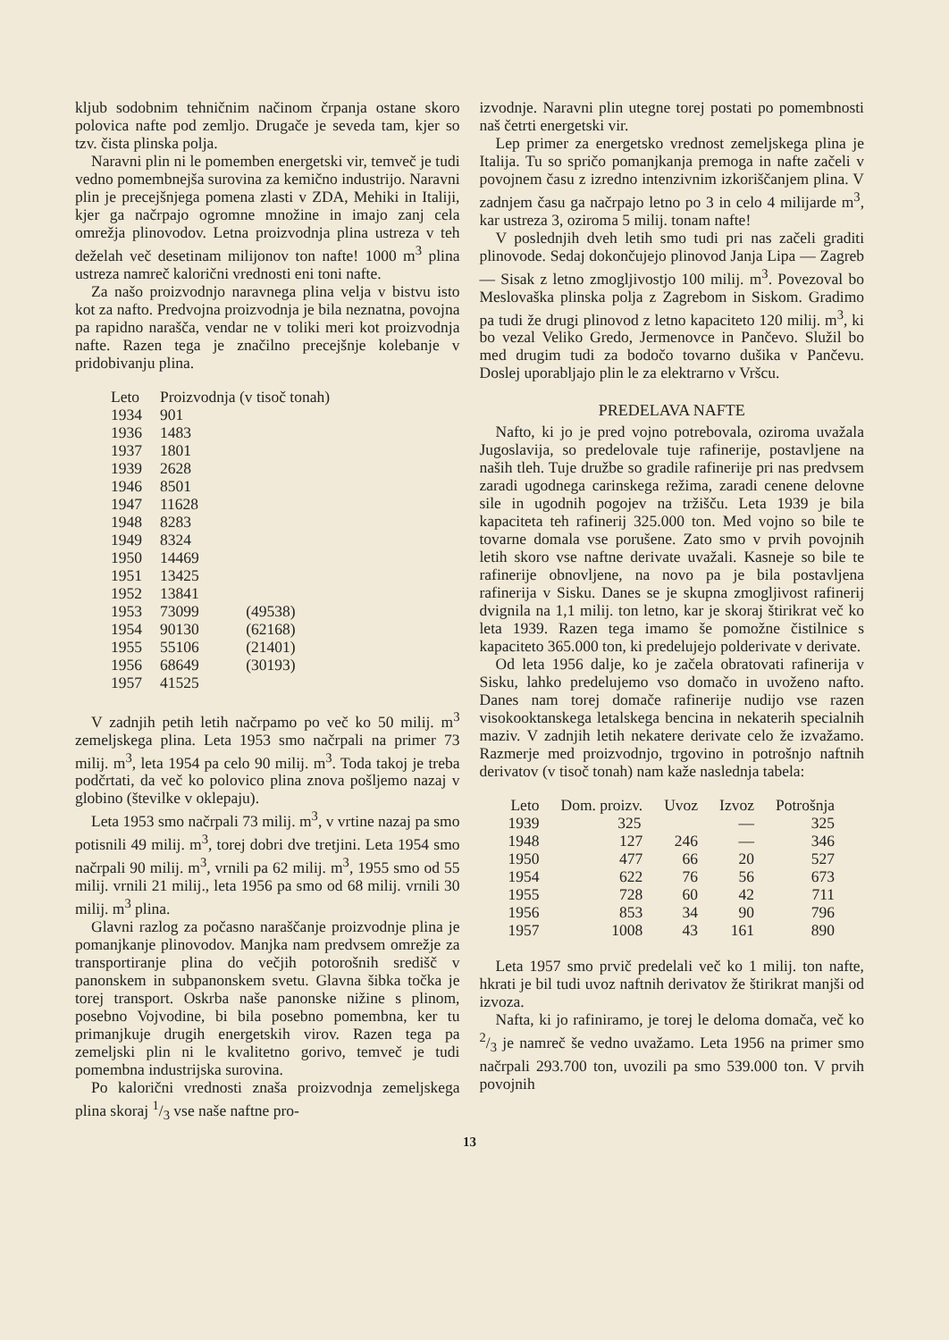kljub sodobnim tehničnim načinom črpanja ostane skoro polovica nafte pod zemljo. Drugače je seveda tam, kjer so tzv. čista plinska polja.
Naravni plin ni le pomemben energetski vir, temveč je tudi vedno pomembnejša surovina za kemično industrijo. Naravni plin je precejšnjega pomena zlasti v ZDA, Mehiki in Italiji, kjer ga načrpajo ogromne množine in imajo zanj cela omrežja plinovodov. Letna proizvodnja plina ustreza v teh deželah več desetinam milijonov ton nafte! 1000 m<sup>3</sup> plina ustreza namreč kalorični vrednosti eni toni nafte.
Za našo proizvodnjo naravnega plina velja v bistvu isto kot za nafto. Predvojna proizvodnja je bila neznatna, povojna pa rapidno narašča, vendar ne v toliki meri kot proizvodnja nafte. Razen tega je značilno precejšnje kolebanje v pridobivanju plina.
| Leto | Proizvodnja (v tisoč tonah) | |
| --- | --- | --- |
| 1934 | 901 | |
| 1936 | 1483 | |
| 1937 | 1801 | |
| 1939 | 2628 | |
| 1946 | 8501 | |
| 1947 | 11628 | |
| 1948 | 8283 | |
| 1949 | 8324 | |
| 1950 | 14469 | |
| 1951 | 13425 | |
| 1952 | 13841 | |
| 1953 | 73099 | (49538) |
| 1954 | 90130 | (62168) |
| 1955 | 55106 | (21401) |
| 1956 | 68649 | (30193) |
| 1957 | 41525 | |
V zadnjih petih letih načrpamo po več ko 50 milij. m<sup>3</sup> zemeljskega plina. Leta 1953 smo načrpali na primer 73 milij. m<sup>3</sup>, leta 1954 pa celo 90 milij. m<sup>3</sup>. Toda takoj je treba podčrtati, da več ko polovico plina znova pošljemo nazaj v globino (številke v oklepaju).
Leta 1953 smo načrpali 73 milij. m<sup>3</sup>, v vrtine nazaj pa smo potisnili 49 milij. m<sup>3</sup>, torej dobri dve tretjini. Leta 1954 smo načrpali 90 milij. m<sup>3</sup>, vrnili pa 62 milij. m<sup>3</sup>, 1955 smo od 55 milij. vrnili 21 milij., leta 1956 pa smo od 68 milij. vrnili 30 milij. m<sup>3</sup> plina.
Glavni razlog za počasno naraščanje proizvodnje plina je pomanjkanje plinovodov. Manjka nam predvsem omrežje za transportiranje plina do večjih potorošnih središč v panonskem in subpanonskem svetu. Glavna šibka točka je torej transport. Oskrba naše panonske nižine s plinom, posebno Vojvodine, bi bila posebno pomembna, ker tu primanjkuje drugih energetskih virov. Razen tega pa zemeljski plin ni le kvalitetno gorivo, temveč je tudi pomembna industrijska surovina.
Po kalorični vrednosti znaša proizvodnja zemeljskega plina skoraj 1/3 vse naše naftne pro-
izvodnje. Naravni plin utegne torej postati po pomembnosti naš četrti energetski vir.
Lep primer za energetsko vrednost zemeljskega plina je Italija. Tu so spričo pomanjkanja premoga in nafte začeli v povojnem času z izredno intenzivnim izkoriščanjem plina. V zadnjem času ga načrpajo letno po 3 in celo 4 milijarde m<sup>3</sup>, kar ustreza 3, oziroma 5 milij. tonam nafte!
V poslednjih dveh letih smo tudi pri nas začeli graditi plinovode. Sedaj dokončujejo plinovod Janja Lipa — Zagreb — Sisak z letno zmogljivostjo 100 milij. m<sup>3</sup>. Povezoval bo Meslovaška plinska polja z Zagrebom in Siskom. Gradimo pa tudi že drugi plinovod z letno kapaciteto 120 milij. m<sup>3</sup>, ki bo vezal Veliko Gredo, Jermenovce in Pančevo. Služil bo med drugim tudi za bodočo tovarno dušika v Pančevu. Doslej uporabljajo plin le za elektrarno v Vršcu.
PREDELAVA NAFTE
Nafto, ki jo je pred vojno potrebovala, oziroma uvažala Jugoslavija, so predelovale tuje rafinerije, postavljene na naših tleh. Tuje družbe so gradile rafinerije pri nas predvsem zaradi ugodnega carinskega režima, zaradi cenene delovne sile in ugodnih pogojev na tržišču. Leta 1939 je bila kapaciteta teh rafinerij 325.000 ton. Med vojno so bile te tovarne domala vse porušene. Zato smo v prvih povojnih letih skoro vse naftne derivate uvažali. Kasneje so bile te rafinerije obnovljene, na novo pa je bila postavljena rafinerija v Sisku. Danes se je skupna zmogljivost rafinerij dvignila na 1,1 milij. ton letno, kar je skoraj štirikrat več ko leta 1939. Razen tega imamo še pomožne čistilnice s kapaciteto 365.000 ton, ki predelujejo polderivate v derivate.
Od leta 1956 dalje, ko je začela obratovati rafinerija v Sisku, lahko predelujemo vso domačo in uvoženo nafto. Danes nam torej domače rafinerije nudijo vse razen visokooktanskega letalskega bencina in nekaterih specialnih maziv. V zadnjih letih nekatere derivate celo že izvažamo. Razmerje med proizvodnjo, trgovino in potrošnjo naftnih derivatov (v tisoč tonah) nam kaže naslednja tabela:
| Leto | Dom. proizv. | Uvoz | Izvoz | Potrošnja |
| 1939 | 325 | | — | 325 |
| 1948 | 127 | 246 | — | 346 |
| 1950 | 477 | 66 | 20 | 527 |
| 1954 | 622 | 76 | 56 | 673 |
| 1955 | 728 | 60 | 42 | 711 |
| 1956 | 853 | 34 | 90 | 796 |
| 1957 | 1008 | 43 | 161 | 890 |
Leta 1957 smo prvič predelali več ko 1 milij. ton nafte, hkrati je bil tudi uvoz naftnih derivatov že štirikrat manjši od izvoza.
Nafta, ki jo rafiniramo, je torej le deloma domača, več ko 2/3 je namreč še vedno uvažamo. Leta 1956 na primer smo načrpali 293.700 ton, uvozili pa smo 539.000 ton. V prvih povojnih
13